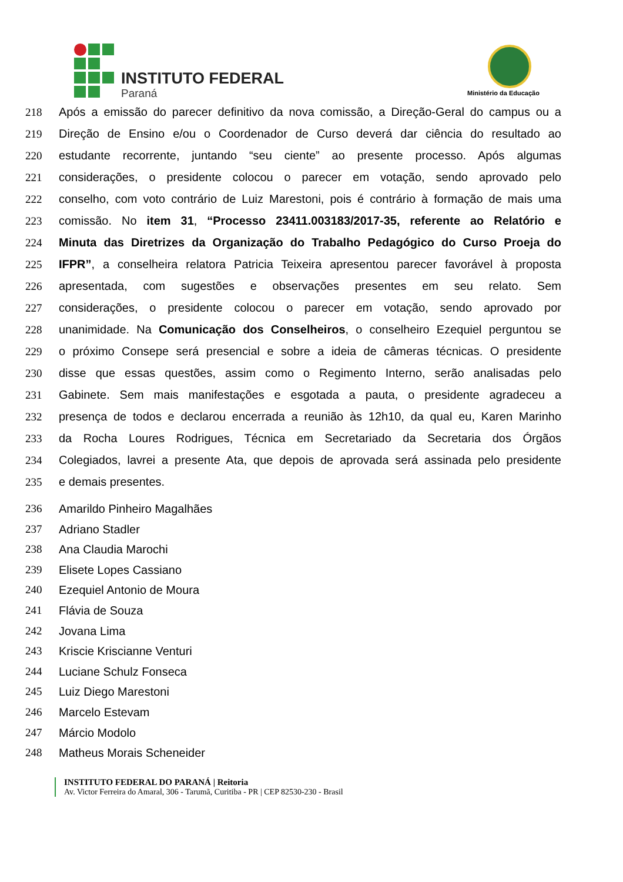INSTITUTO FEDERAL
Paraná Ministério da Educação
218 Após a emissão do parecer definitivo da nova comissão, a Direção-Geral do campus ou a
219 Direção de Ensino e/ou o Coordenador de Curso deverá dar ciência do resultado ao
220 estudante recorrente, juntando “seu ciente” ao presente processo. Após algumas
221 considerações, o presidente colocou o parecer em votação, sendo aprovado pelo
222 conselho, com voto contrário de Luiz Marestoni, pois é contrário à formação de mais uma
223 comissão. No item 31, “Processo 23411.003183/2017-35, referente ao Relatório e
224 Minuta das Diretrizes da Organização do Trabalho Pedagógico do Curso Proeja do
225 IFPR”, a conselheira relatora Patricia Teixeira apresentou parecer favorável à proposta
226 apresentada, com sugestões e observações presentes em seu relato. Sem
227 considerações, o presidente colocou o parecer em votação, sendo aprovado por
228 unanimidade. Na Comunicação dos Conselheiros, o conselheiro Ezequiel perguntou se
229 o próximo Consepe será presencial e sobre a ideia de câmeras técnicas. O presidente
230 disse que essas questões, assim como o Regimento Interno, serão analisadas pelo
231 Gabinete. Sem mais manifestações e esgotada a pauta, o presidente agradeceu a
232 presença de todos e declarou encerrada a reunião às 12h10, da qual eu, Karen Marinho
233 da Rocha Loures Rodrigues, Técnica em Secretariado da Secretaria dos Órgãos
234 Colegiados, lavrei a presente Ata, que depois de aprovada será assinada pelo presidente
235 e demais presentes.
236 Amarildo Pinheiro Magalhães
237 Adriano Stadler
238 Ana Claudia Marochi
239 Elisete Lopes Cassiano
240 Ezequiel Antonio de Moura
241 Flávia de Souza
242 Jovana Lima
243 Kriscie Kriscianne Venturi
244 Luciane Schulz Fonseca
245 Luiz Diego Marestoni
246 Marcelo Estevam
247 Márcio Modolo
248 Matheus Morais Scheneider
INSTITUTO FEDERAL DO PARANÁ | Reitoria
Av. Victor Ferreira do Amaral, 306 - Tarumã, Curitiba - PR | CEP 82530-230 - Brasil